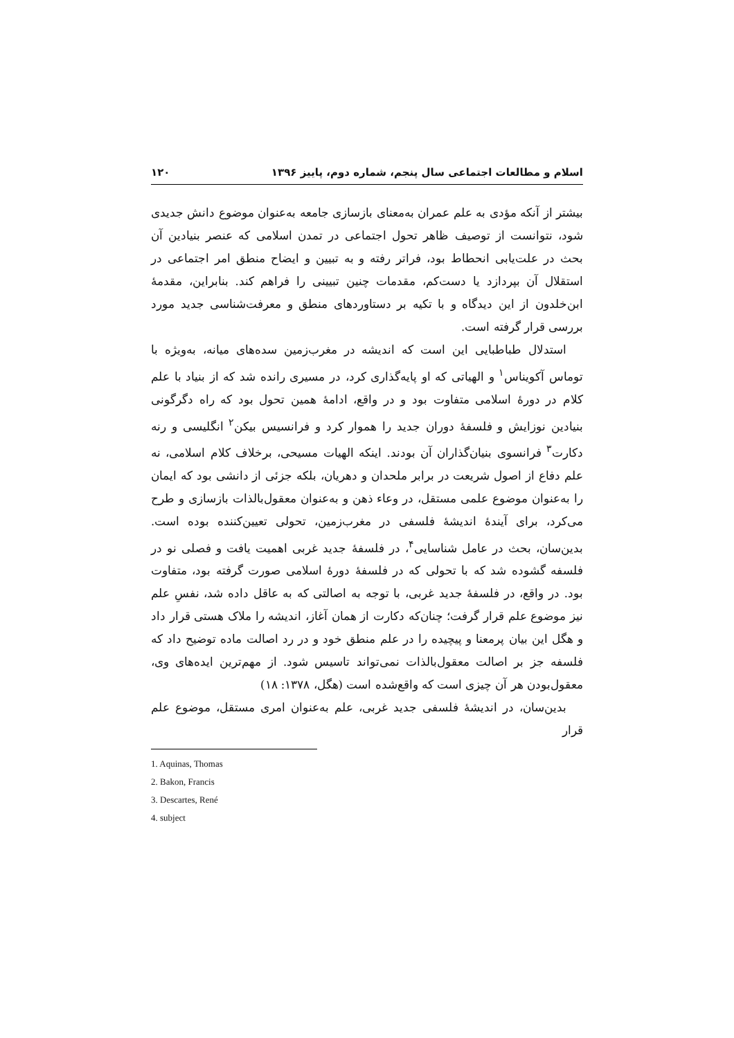اسلام و مطالعات اجتماعی سال پنجم، شماره دوم، پاییز ۱۳۹۶ ۱۲۰
بیشتر از آنکه مؤدی به علم عمران به‌معنای بازسازی جامعه به‌عنوان موضوع دانش جدیدی شود، نتوانست از توصیف ظاهر تحول اجتماعی در تمدن اسلامی که عنصر بنیادین آن بحث در علت‌یابی انحطاط بود، فراتر رفته و به تبیین و ایضاح منطق امر اجتماعی در استقلال آن بپردازد یا دست‌کم، مقدمات چنین تبیینی را فراهم کند. بنابراین، مقدمهٔ ابن‌خلدون از این دیدگاه و با تکیه بر دستاوردهای منطق و معرفت‌شناسی جدید مورد بررسی قرار گرفته است.
استدلال طباطبایی این است که اندیشه در مغرب‌زمین سده‌های میانه، به‌ویژه با توماس آکویناس<sup>۱</sup> و الهیاتی که او پایه‌گذاری کرد، در مسیری رانده شد که از بنیاد با علم کلام در دورهٔ اسلامی متفاوت بود و در واقع، ادامهٔ همین تحول بود که راه دگرگونی بنیادین نوزایش و فلسفهٔ دوران جدید را هموار کرد و فرانسیس بیکن<sup>۲</sup> انگلیسی و رنه دکارت<sup>۳</sup> فرانسوی بنیان‌گذاران آن بودند. اینکه الهیات مسیحی، برخلاف کلام اسلامی، نه علم دفاع از اصول شریعت در برابر ملحدان و دهریان، بلکه جزئی از دانشی بود که ایمان را به‌عنوان موضوع علمی مستقل، در وعاء ذهن و به‌عنوان معقول‌بالذات بازسازی و طرح می‌کرد، برای آیندهٔ اندیشهٔ فلسفی در مغرب‌زمین، تحولی تعیین‌کننده بوده است. بدین‌سان، بحث در عامل شناسایی<sup>۴</sup>، در فلسفهٔ جدید غربی اهمیت یافت و فصلی نو در فلسفه گشوده شد که با تحولی که در فلسفهٔ دورهٔ اسلامی صورت گرفته بود، متفاوت بود. در واقع، در فلسفهٔ جدید غربی، با توجه به اصالتی که به عاقل داده شد، نفسِ علم نیز موضوع علم قرار گرفت؛ چنان‌که دکارت از همان آغاز، اندیشه را ملاک هستی قرار داد و هگل این بیان پرمعنا و پیچیده را در علم منطق خود و در رد اصالت ماده توضیح داد که فلسفه جز بر اصالت معقول‌بالذات نمی‌تواند تاسیس شود. از مهم‌ترین ایده‌های وی، معقول‌بودن هر آن چیزی است که واقع‌شده است (هگل، ۱۳۷۸: ۱۸)
بدین‌سان، در اندیشهٔ فلسفی جدید غربی، علم به‌عنوان امری مستقل، موضوع علم قرار
1. Aquinas, Thomas
2. Bakon, Francis
3. Descartes, René
4. subject